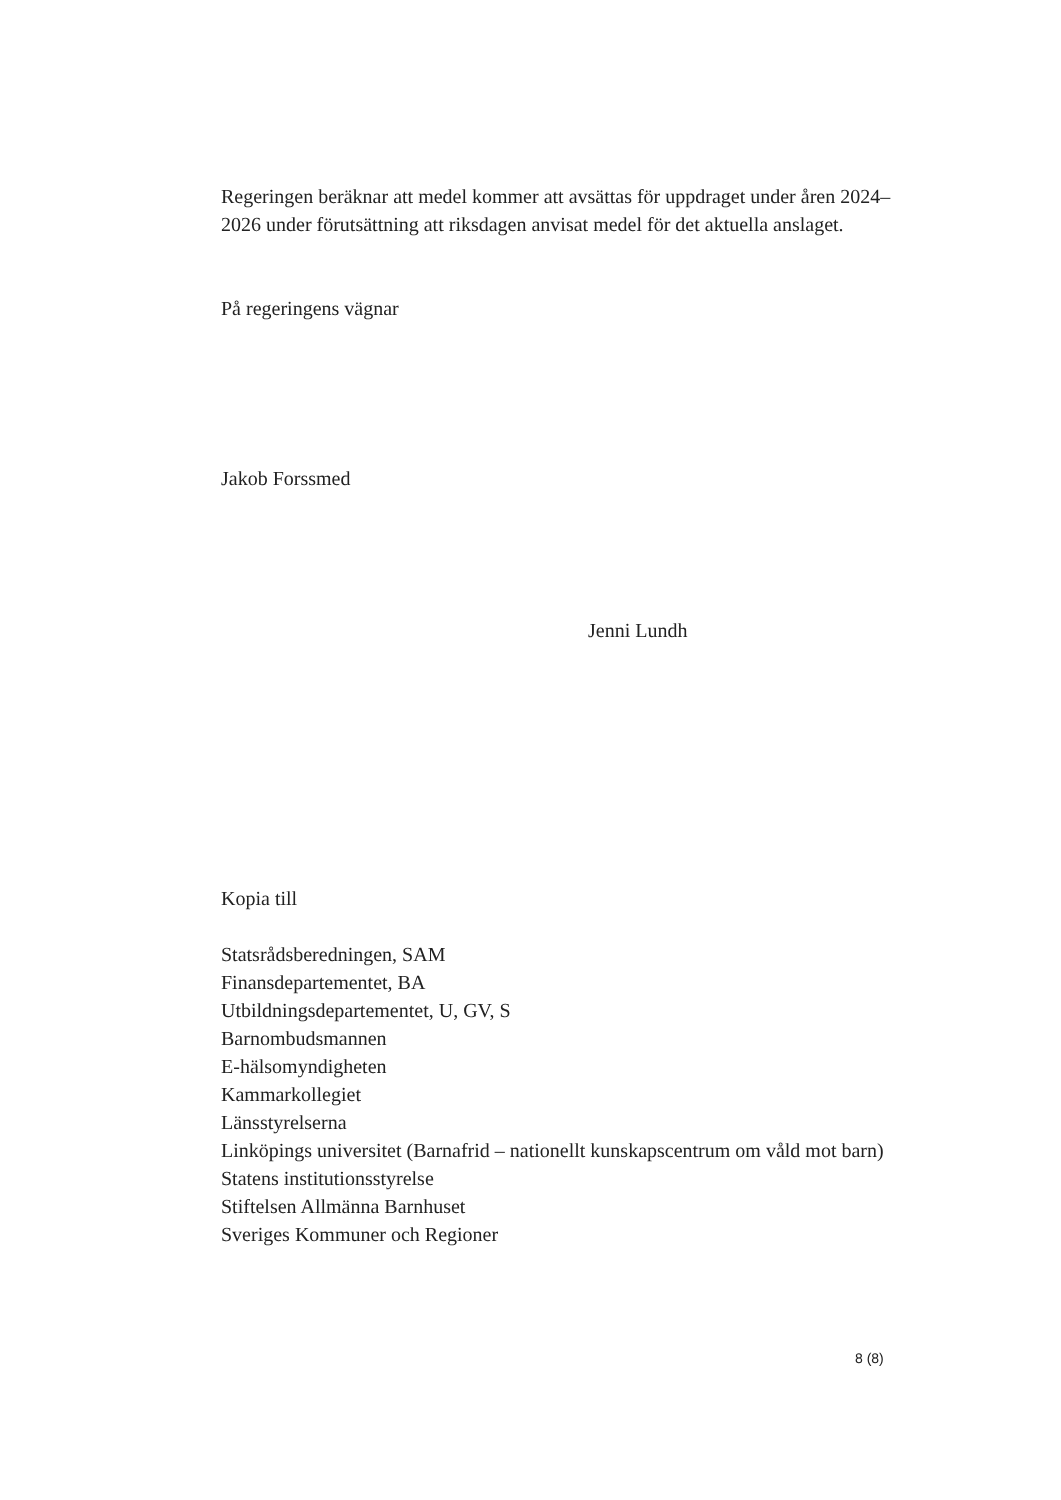Regeringen beräknar att medel kommer att avsättas för uppdraget under åren 2024–2026 under förutsättning att riksdagen anvisat medel för det aktuella anslaget.
På regeringens vägnar
Jakob Forssmed
Jenni Lundh
Kopia till
Statsrådsberedningen, SAM
Finansdepartementet, BA
Utbildningsdepartementet, U, GV, S
Barnombudsmannen
E-hälsomyndigheten
Kammarkollegiet
Länsstyrelserna
Linköpings universitet (Barnafrid – nationellt kunskapscentrum om våld mot barn)
Statens institutionsstyrelse
Stiftelsen Allmänna Barnhuset
Sveriges Kommuner och Regioner
8 (8)